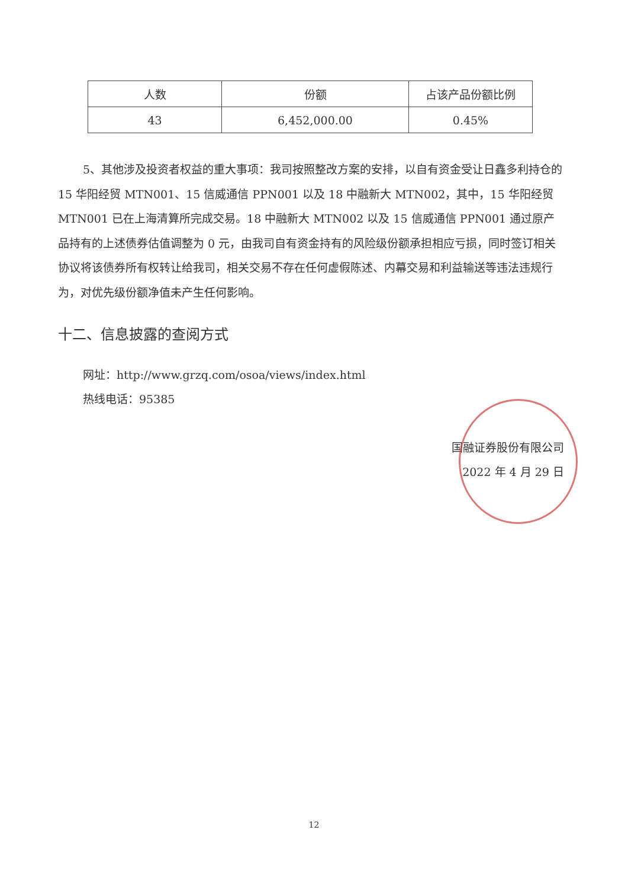| 人数 | 份额 | 占该产品份额比例 |
| --- | --- | --- |
| 43 | 6,452,000.00 | 0.45% |
5、其他涉及投资者权益的重大事项：我司按照整改方案的安排，以自有资金受让日鑫多利持仓的 15 华阳经贸 MTN001、15 信威通信 PPN001 以及 18 中融新大 MTN002，其中，15 华阳经贸 MTN001 已在上海清算所完成交易。18 中融新大 MTN002 以及 15 信威通信 PPN001 通过原产品持有的上述债券估值调整为 0 元，由我司自有资金持有的风险级份额承担相应亏损，同时签订相关协议将该债券所有权转让给我司，相关交易不存在任何虚假陈述、内幕交易和利益输送等违法违规行为，对优先级份额净值未产生任何影响。
十二、信息披露的查阅方式
网址：http://www.grzq.com/osoa/views/index.html
热线电话：95385
国融证券股份有限公司
2022 年 4 月 29 日
12